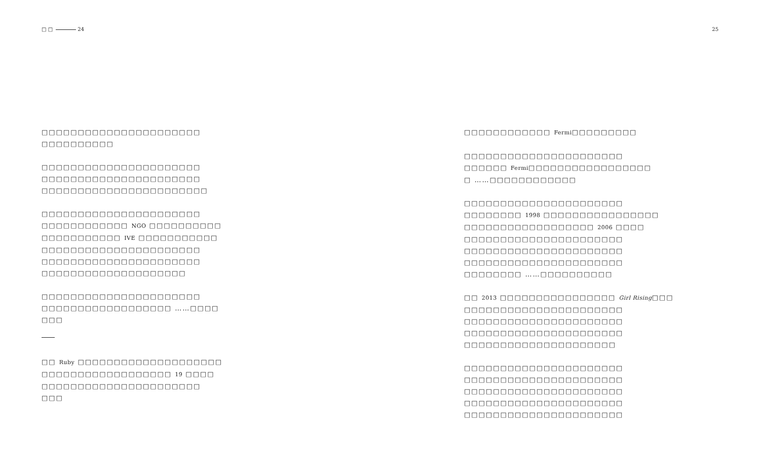□ □ 24 25
□□□□□□□□□□□□□□□□□□□□□□
□□□□□□□□□□
□□□□□□□□□□□□□□□□□□□□□□
□□□□□□□□□□□□□□□□□□□□□□
□□□□□□□□□□□□□□□□□□□□□□□
□□□□□□□□□□□□□□□□□□□□□□
□□□□□□□□□□□□ NGO □□□□□□□□□□
□□□□□□□□□□□ IVE □□□□□□□□□□□
□□□□□□□□□□□□□□□□□□□□□□
□□□□□□□□□□□□□□□□□□□□□□
□□□□□□□□□□□□□□□□□□□□
□□□□□□□□□□□□□□□□□□□□□□
□□□□□□□□□□□□□□□□□□ ……□□□□
□□□
□□ Ruby □□□□□□□□□□□□□□□□□□□□
□□□□□□□□□□□□□□□□□□ 19 □□□□
□□□□□□□□□□□□□□□□□□□□□□
□□□
□□□□□□□□□□□□ Fermi□□□□□□□□□
□□□□□□□□□□□□□□□□□□□□□□
□□□□□□ Fermi□□□□□□□□□□□□□□□□□
□ ……□□□□□□□□□□□□
□□□□□□□□□□□□□□□□□□□□□□
□□□□□□□□ 1998 □□□□□□□□□□□□□□□□
□□□□□□□□□□□□□□□□□□ 2006 □□□□
□□□□□□□□□□□□□□□□□□□□□□
□□□□□□□□□□□□□□□□□□□□□□
□□□□□□□□□□□□□□□□□□□□□□
□□□□□□□□ ……□□□□□□□□□□
□□ 2013 □□□□□□□□□□□□□□□□ Girl Rising□□□
□□□□□□□□□□□□□□□□□□□□□□
□□□□□□□□□□□□□□□□□□□□□□
□□□□□□□□□□□□□□□□□□□□□□
□□□□□□□□□□□□□□□□□□□□□
□□□□□□□□□□□□□□□□□□□□□□
□□□□□□□□□□□□□□□□□□□□□□
□□□□□□□□□□□□□□□□□□□□□□
□□□□□□□□□□□□□□□□□□□□□□
□□□□□□□□□□□□□□□□□□□□□□